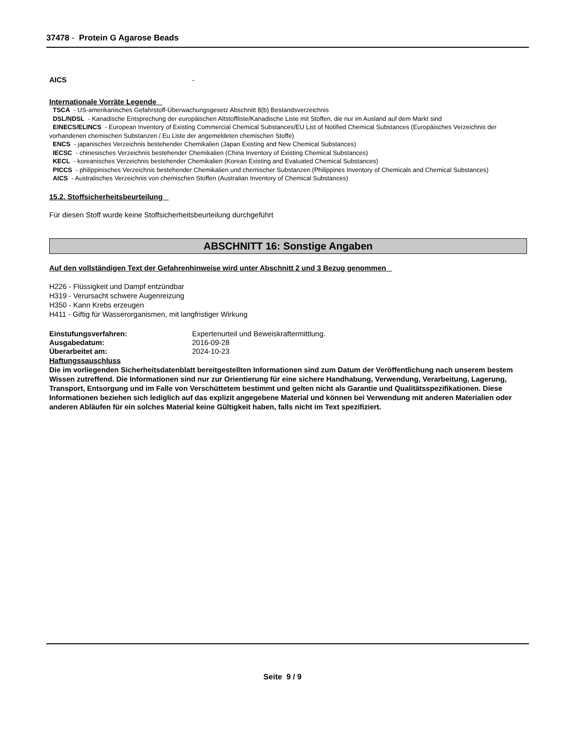37478 - Protein G Agarose Beads
AICS -
Internationale Vorräte Legende
TSCA - US-amerikanisches Gefahrstoff-Überwachungsgesetz Abschnitt 8(b) Bestandsverzeichnis
DSL/NDSL - Kanadische Entsprechung der europäischen Altstoffliste/Kanadische Liste mit Stoffen, die nur im Ausland auf dem Markt sind
EINECS/ELINCS - European Inventory of Existing Commercial Chemical Substances/EU List of Notified Chemical Substances (Europäisches Verzeichnis der vorhandenen chemischen Substanzen / Eu Liste der angemeldeten chemischen Stoffe)
ENCS - japanisches Verzeichnis bestehender Chemikalien (Japan Existing and New Chemical Substances)
IECSC - chinesisches Verzeichnis bestehender Chemikalien (China Inventory of Existing Chemical Substances)
KECL - koreanisches Verzeichnis bestehender Chemikalien (Korean Existing and Evaluated Chemical Substances)
PICCS - philippinisches Verzeichnis bestehender Chemikalien und chemischer Substanzen (Philippines Inventory of Chemicals and Chemical Substances)
AICS - Australisches Verzeichnis von chemischen Stoffen (Australian Inventory of Chemical Substances)
15.2. Stoffsicherheitsbeurteilung
Für diesen Stoff wurde keine Stoffsicherheitsbeurteilung durchgeführt
ABSCHNITT 16: Sonstige Angaben
Auf den vollständigen Text der Gefahrenhinweise wird unter Abschnitt 2 und 3 Bezug genommen
H226 - Flüssigkeit und Dampf entzündbar
H319 - Verursacht schwere Augenreizung
H350 - Kann Krebs erzeugen
H411 - Giftig für Wasserorganismen, mit langfristiger Wirkung
Einstufungsverfahren: Expertenurteil und Beweiskraftermittlung.
Ausgabedatum: 2016-09-28
Überarbeitet am: 2024-10-23
Haftungssauschluss
Die im vorliegenden Sicherheitsdatenblatt bereitgestellten Informationen sind zum Datum der Veröffentlichung nach unserem bestem Wissen zutreffend. Die Informationen sind nur zur Orientierung für eine sichere Handhabung, Verwendung, Verarbeitung, Lagerung, Transport, Entsorgung und im Falle von Verschüttetem bestimmt und gelten nicht als Garantie und Qualitätsspezifikationen. Diese Informationen beziehen sich lediglich auf das explizit angegebene Material und können bei Verwendung mit anderen Materialien oder anderen Abläufen für ein solches Material keine Gültigkeit haben, falls nicht im Text spezifiziert.
Seite 9 / 9